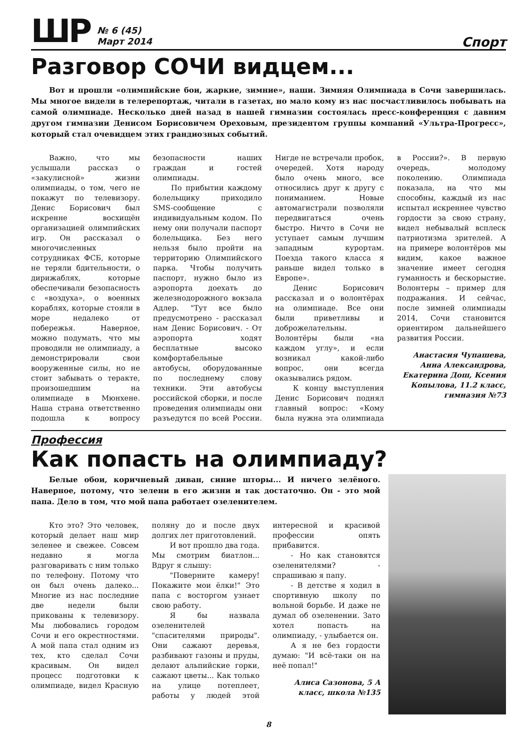ШР
№ 6 (45)
Март 2014
Спорт
Разговор СОЧИ видцем...
Вот и прошли «олимпийские бои, жаркие, зимние», наши. Зимняя Олимпиада в Сочи завершилась. Мы многое видели в телерепортаж, читали в газетах, но мало кому из нас посчастливилось побывать на самой олимпиаде. Несколько дней назад в нашей гимназии состоялась пресс-конференция с давним другом гимназии Денисом Борисовичем Ореховым, президентом группы компаний «Ультра-Прогресс», который стал очевидцем этих грандиозных событий.
Важно, что мы услышали рассказ о «закулисной» жизни олимпиады, о том, чего не покажут по телевизору. Денис Борисович был искренне восхищён организацией олимпийских игр. Он рассказал о многочисленных сотрудниках ФСБ, которые не теряли бдительности, о дирижаблях, которые обеспечивали безопасность с «воздуха», о военных кораблях, которые стояли в море недалеко от побережья. Наверное, можно подумать, что мы проводили не олимпиаду, а демонстрировали свои вооруженные силы, но не стоит забывать о теракте, произошедшим на олимпиаде в Мюнхене. Наша страна ответственно подошла к вопросу безопасности наших граждан и гостей олимпиады.
По прибытии каждому болельщику приходило SMS-сообщение с индивидуальным кодом. По нему они получали паспорт болельщика. Без него нельзя было пройти на территорию Олимпийского парка. Чтобы получить паспорт, нужно было из аэропорта доехать до железнодорожного вокзала Адлер. "Тут все было предусмотрено - рассказал нам Денис Борисович. - От аэропорта ходят бесплатные высоко комфортабельные автобусы, оборудованные по последнему слову техники. Эти автобусы российской сборки, и после проведения олимпиады они разъедутся по всей России. Нигде не встречали пробок, очередей. Хотя народу было очень много, все относились друг к другу с пониманием. Новые автомагистрали позволяли передвигаться очень быстро. Ничто в Сочи не уступает самым лучшим западным курортам. Поезда такого класса я раньше видел только в Европе».
Денис Борисович рассказал и о волонтёрах на олимпиаде. Все они были приветливы и доброжелательны. Волонтёры были «на каждом углу», и если возникал какой-либо вопрос, они всегда оказывались рядом.
К концу выступления Денис Борисович поднял главный вопрос: «Кому была нужна эта олимпиада в России?». В первую очередь, молодому поколению. Олимпиада показала, на что мы способны, каждый из нас испытал искреннее чувство гордости за свою страну, видел небывалый всплеск патриотизма зрителей. А на примере волонтёров мы видим, какое важное значение имеет сегодня гуманность и бескорыстие. Волонтеры – пример для подражания. И сейчас, после зимней олимпиады 2014, Сочи становится ориентиром дальнейшего развития России.
Анастасия Чупашева, Анна Александрова, Екатерина Дош, Ксения Копылова, 11.2 класс, гимназия №73
Профессия
Как попасть на олимпиаду?
Белые обои, коричневый диван, синие шторы... И ничего зелёного. Наверное, потому, что зелени в его жизни и так достаточно. Он - это мой папа. Дело в том, что мой папа работает озеленителем.
Кто это? Это человек, который делает наш мир зеленее и свежее. Совсем недавно я могла разговаривать с ним только по телефону. Потому что он был очень далеко... Многие из нас последние две недели были прикованы к телевизору. Мы любовались городом Сочи и его окрестностями. А мой папа стал одним из тех, кто сделал Сочи красивым. Он видел процесс подготовки к олимпиаде, видел Красную поляну до и после двух долгих лет приготовлений.
И вот прошло два года. Мы смотрим биатлон... Вдруг я слышу:
"Поверните камеру! Покажите мои ёлки!" Это папа с восторгом узнает свою работу.
Я бы назвала озеленителей "спасителями природы". Они сажают деревья, разбивают газоны и пруды, делают альпийские горки, сажают цветы... Как только на улице потеплеет, работы у людей этой интересной и красивой профессии опять прибавится.
- Но как становятся озеленителями? - спрашиваю я папу.
- В детстве я ходил в спортивную школу по вольной борьбе. И даже не думал об озеленении. Зато хотел попасть на олимпиаду, - улыбается он.
А я не без гордости думаю: "И всё-таки он на неё попал!"
Алиса Сазонова, 5 А класс, школа №135
8